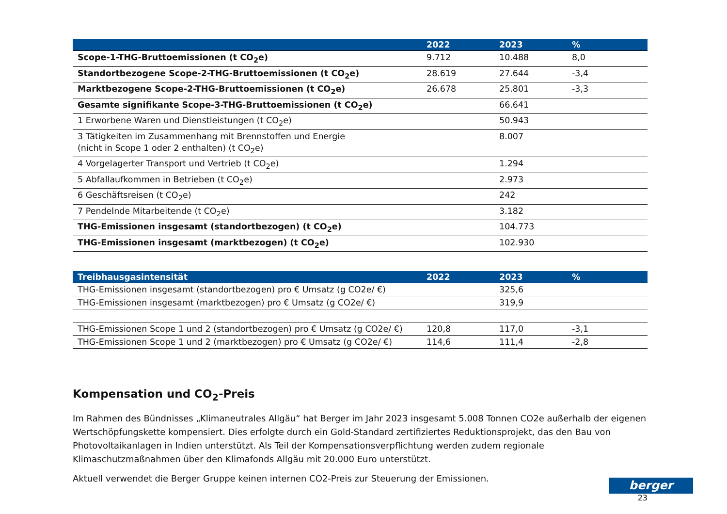| | 2022 | 2023 | % |
| --- | --- | --- | --- |
| Scope-1-THG-Bruttoemissionen (t CO<sub>2</sub>e) | 9.712 | 10.488 | 8,0 |
| Standortbezogene Scope-2-THG-Bruttoemissionen (t CO<sub>2</sub>e) | 28.619 | 27.644 | -3,4 |
| Marktbezogene Scope-2-THG-Bruttoemissionen (t CO<sub>2</sub>e) | 26.678 | 25.801 | -3,3 |
| Gesamte signifikante Scope-3-THG-Bruttoemissionen (t CO<sub>2</sub>e) | | 66.641 | |
| 1 Erworbene Waren und Dienstleistungen (t CO<sub>2</sub>e) | | 50.943 | |
| 3 Tätigkeiten im Zusammenhang mit Brennstoffen und Energie (nicht in Scope 1 oder 2 enthalten) (t CO<sub>2</sub>e) | | 8.007 | |
| 4 Vorgelagerter Transport und Vertrieb (t CO<sub>2</sub>e) | | 1.294 | |
| 5 Abfallaufkommen in Betrieben (t CO<sub>2</sub>e) | | 2.973 | |
| 6 Geschäftsreisen (t CO<sub>2</sub>e) | | 242 | |
| 7 Pendelnde Mitarbeitende (t CO<sub>2</sub>e) | | 3.182 | |
| THG-Emissionen insgesamt (standortbezogen) (t CO<sub>2</sub>e) | | 104.773 | |
| THG-Emissionen insgesamt (marktbezogen) (t CO<sub>2</sub>e) | | 102.930 | |
| Treibhausgasintensität | 2022 | 2023 | % |
| --- | --- | --- | --- |
| THG-Emissionen insgesamt (standortbezogen) pro € Umsatz (g CO2e/ €) | | 325,6 | |
| THG-Emissionen insgesamt (marktbezogen) pro € Umsatz (g CO2e/ €) | | 319,9 | |
| THG-Emissionen Scope 1 und 2 (standortbezogen) pro € Umsatz (g CO2e/ €) | 120,8 | 117,0 | -3,1 |
| THG-Emissionen Scope 1 und 2 (marktbezogen) pro € Umsatz (g CO2e/ €) | 114,6 | 111,4 | -2,8 |
Kompensation und CO<sub>2</sub>-Preis
Im Rahmen des Bündnisses „Klimaneutrales Allgäu“ hat Berger im Jahr 2023 insgesamt 5.008 Tonnen CO2e außerhalb der eigenen Wertschöpfungskette kompensiert. Dies erfolgte durch ein Gold-Standard zertifiziertes Reduktionsprojekt, das den Bau von Photovoltaikanlagen in Indien unterstützt. Als Teil der Kompensationsverpflichtung werden zudem regionale Klimaschutzmaßnahmen über den Klimafonds Allgäu mit 20.000 Euro unterstützt.
Aktuell verwendet die Berger Gruppe keinen internen CO2-Preis zur Steuerung der Emissionen.
23
berger